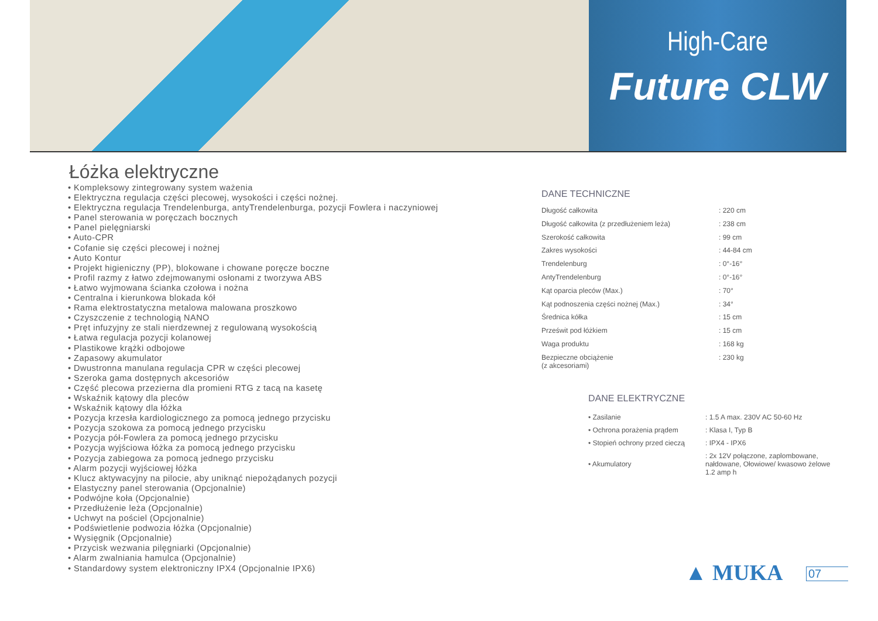High-Care
Future CLW
Łóżka elektryczne
• Kompleksowy zintegrowany system ważenia
• Elektryczna regulacja części plecowej, wysokości i części nożnej.
• Elektryczna regulacja Trendelenburga, antyTrendelenburga, pozycji Fowlera i naczyniowej
• Panel sterowania w poręczach bocznych
• Panel pielęgniarski
• Auto-CPR
• Cofanie się części plecowej i nożnej
• Auto Kontur
• Projekt higieniczny (PP), blokowane i chowane poręcze boczne
• Profil razmy z łatwo zdejmowanymi osłonami z tworzywa ABS
• Łatwo wyjmowana ścianka czołowa i nożna
• Centralna i kierunkowa blokada kół
• Rama elektrostatyczna metalowa malowana proszkowo
• Czyszczenie z technologią NANO
• Pręt infuzyjny ze stali nierdzewnej z regulowaną wysokością
• Łatwa regulacja pozycji kolanowej
• Plastikowe krążki odbojowe
• Zapasowy akumulator
• Dwustronna manulana regulacja CPR w części plecowej
• Szeroka gama dostępnych akcesoriów
• Część plecowa przezierna dla promieni RTG z tacą na kasetę
• Wskaźnik kątowy dla pleców
• Wskaźnik kątowy dla łóżka
• Pozycja krzesła kardiologicznego za pomocą jednego przycisku
• Pozycja szokowa za pomocą jednego przycisku
• Pozycja pół-Fowlera za pomocą jednego przycisku
• Pozycja wyjściowa łóżka za pomocą jednego przycisku
• Pozycja zabiegowa za pomocą jednego przycisku
• Alarm pozycji wyjściowej łóżka
• Klucz aktywacyjny na pilocie, aby uniknąć niepożądanych pozycji
• Elastyczny panel sterowania (Opcjonalnie)
• Podwójne koła (Opcjonalnie)
• Przedłużenie leża (Opcjonalnie)
• Uchwyt na pościel (Opcjonalnie)
• Podświetlenie podwozia łóżka (Opcjonalnie)
• Wysięgnik (Opcjonalnie)
• Przycisk wezwania pilęgniarki (Opcjonalnie)
• Alarm zwalniania hamulca (Opcjonalnie)
• Standardowy system elektroniczny IPX4 (Opcjonalnie IPX6)
DANE TECHNICZNE
| Długość całkowita | : 220 cm |
| Długość całkowita (z przedłużeniem leża) | : 238 cm |
| Szerokość całkowita | : 99 cm |
| Zakres wysokości | : 44-84 cm |
| Trendelenburg | : 0°-16° |
| AntyTrendelenburg | : 0°-16° |
| Kąt oparcia pleców (Max.) | : 70° |
| Kąt podnoszenia części nożnej (Max.) | : 34° |
| Średnica kółka | : 15 cm |
| Prześwit pod łóżkiem | : 15 cm |
| Waga produktu | : 168 kg |
| Bezpieczne obciążenie (z akcesoriami) | : 230 kg |
DANE ELEKTRYCZNE
| • Zasilanie | : 1.5 A max. 230V AC 50-60 Hz |
| • Ochrona porażenia prądem | : Klasa I, Typ B |
| • Stopień ochrony przed cieczą | : IPX4 - IPX6 |
| • Akumulatory | : 2x 12V połączone, zaplombowane, nałdowane, Ołowiowe/ kwasowo żelowe 1.2 amp h |
▲ MUKA 07